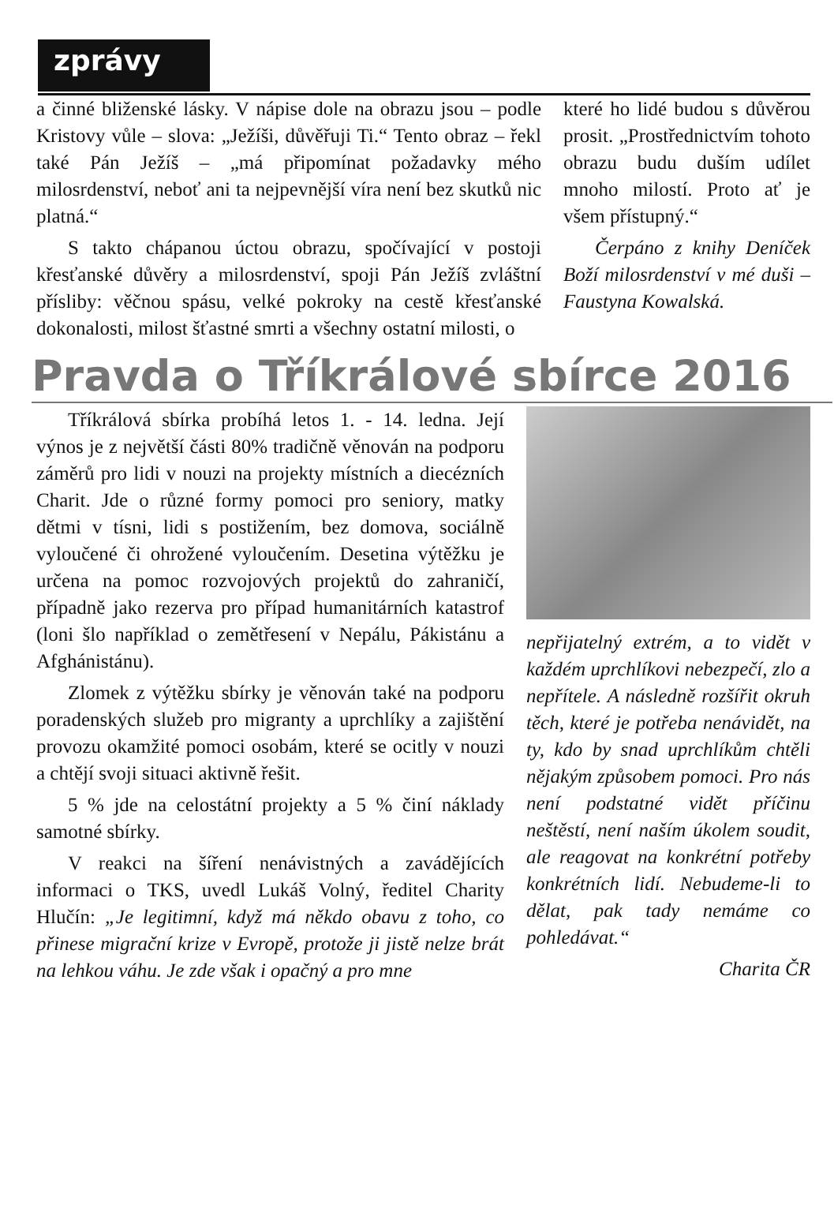zprávy
a činné bliženské lásky. V nápise dole na obrazu jsou – podle Kristovy vůle – slova: „Ježíši, důvěřuji Ti.“ Tento obraz – řekl také Pán Ježíš – „má připomínat požadavky mého milosrdenství, neboť ani ta nejpevnější víra není bez skutků nic platná.“
S takto chápanou úctou obrazu, spočívající v postoji křesťanské důvěry a milosrdenství, spoji Pán Ježíš zvláštní přísliby: věčnou spásu, velké pokroky na cestě křesťanské dokonalosti, milost šťastné smrti a všechny ostatní milosti, o
které ho lidé budou s důvěrou prosit. „Prostřednictvím tohoto obrazu budu duším udílet mnoho milostí. Proto ať je všem přístupný.“
Čerpáno z knihy Deníček Boží milosrdenství v mé duši – Faustyna Kowalská.
Pravda o Tříkrálové sbírce 2016
Tříkrálová sbírka probíhá letos 1. - 14. ledna. Její výnos je z největší části 80% tradičně věnován na podporu záměrů pro lidi v nouzi na projekty místních a diecézních Charit. Jde o různé formy pomoci pro seniory, matky dětmi v tísni, lidi s postižením, bez domova, sociálně vyloučené či ohrožené vyloučením. Desetina výtěžku je určena na pomoc rozvojových projektů do zahraničí, případně jako rezerva pro případ humanitárních katastrof (loni šlo například o zemětřesení v Nepálu, Pákistánu a Afghánistánu).
Zlomek z výtěžku sbírky je věnován také na podporu poradenských služeb pro migranty a uprchlíky a zajištění provozu okamžité pomoci osobám, které se ocitly v nouzi a chtějí svoji situaci aktivně řešit.
5 % jde na celostátní projekty a 5 % činí náklady samotné sbírky.
V reakci na šíření nenávistných a zavádějících informaci o TKS, uvedl Lukáš Volný, ředitel Charity Hlučín: „Je legitimní, když má někdo obavu z toho, co přinese migrační krize v Evropě, protože ji jistě nelze brát na lehkou váhu. Je zde však i opačný a pro mne
nepřijatelný extrém, a to vidět v každém uprchlíkovi nebezpečí, zlo a nepřítele. A následně rozšířit okruh těch, které je potřeba nenávidět, na ty, kdo by snad uprchlíkům chtěli nějakým způsobem pomoci. Pro nás není podstatné vidět příčinu neštěstí, není naším úkolem soudit, ale reagovat na konkrétní potřeby konkrétních lidí. Nebudeme-li to dělat, pak tady nemáme co pohledávat.“
Charita ČR